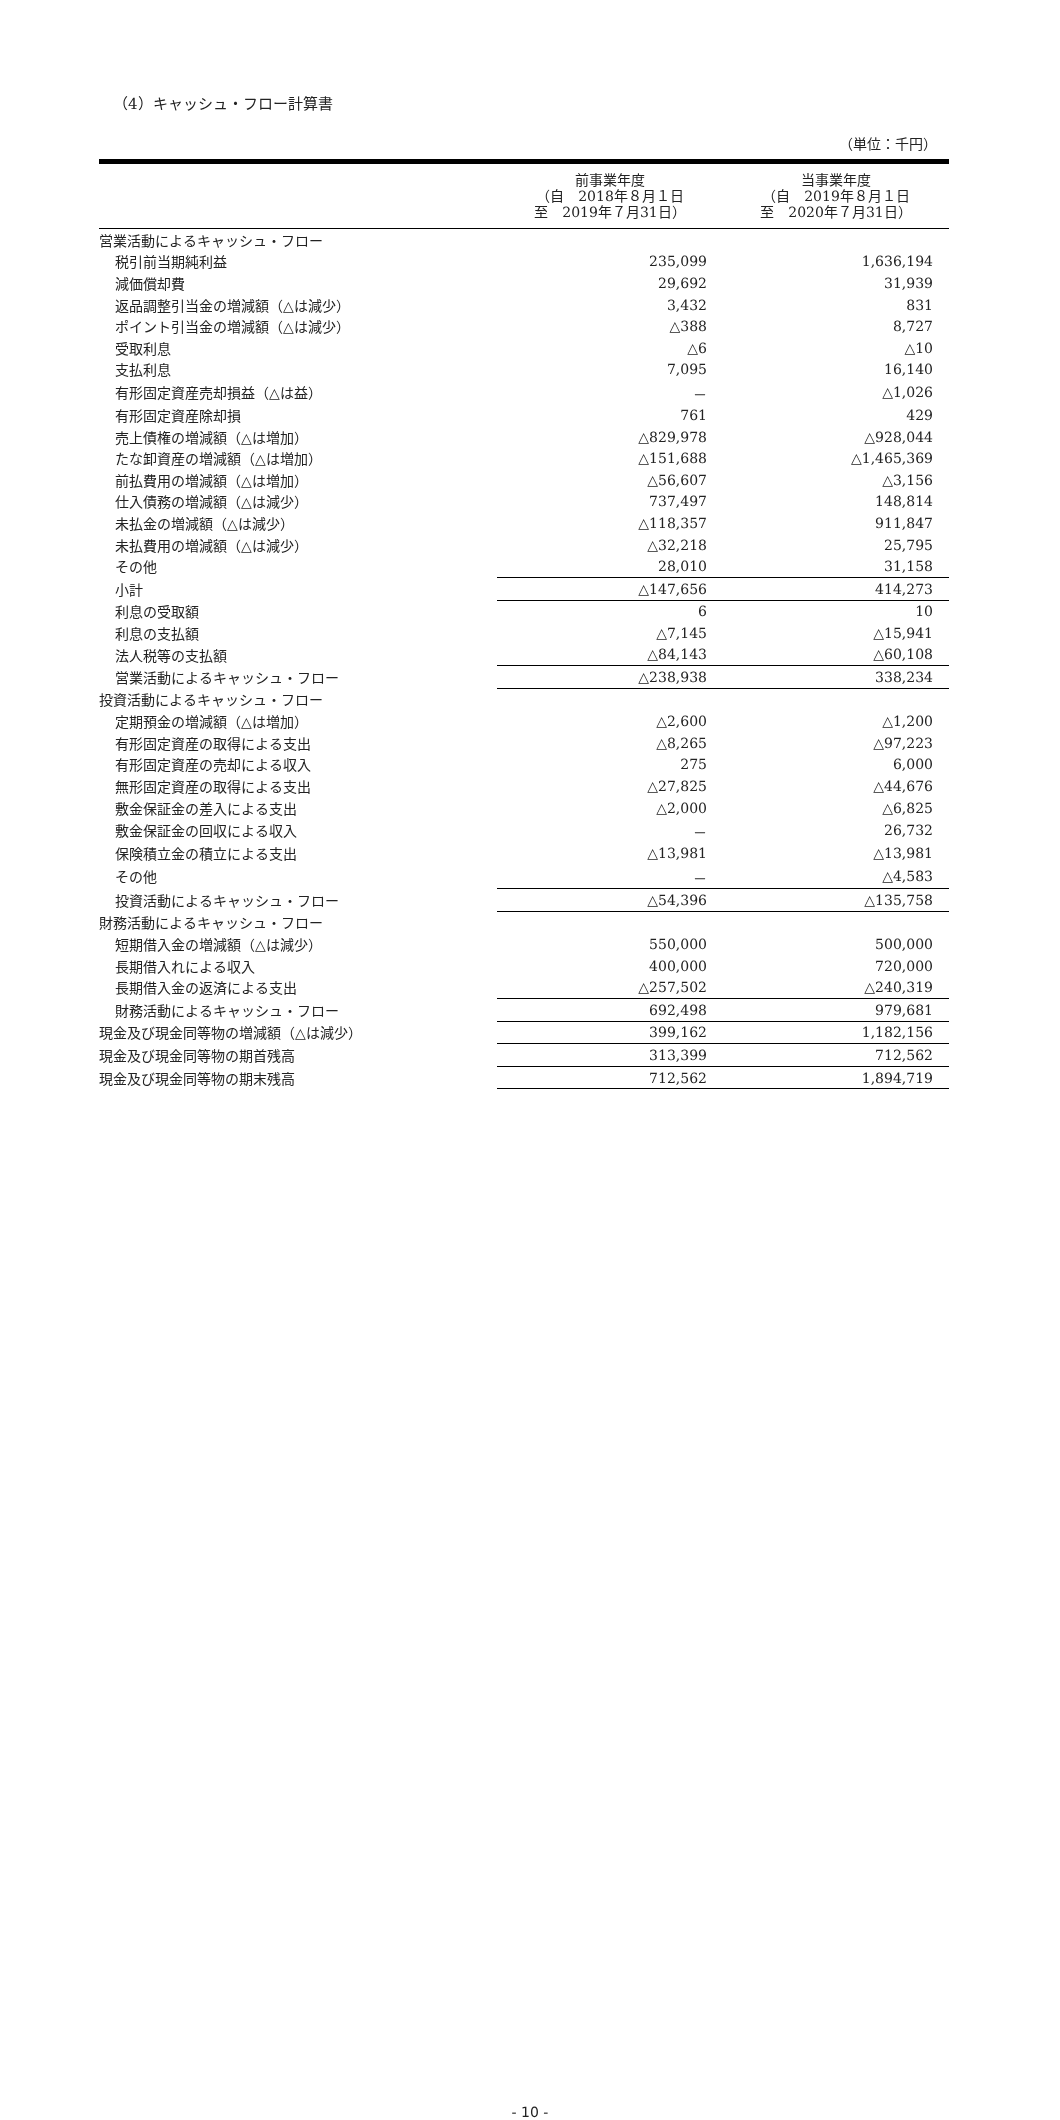（4）キャッシュ・フロー計算書
（単位：千円）
| | 前事業年度 （自 2018年８月１日 至 2019年７月31日） | 当事業年度 （自 2019年８月１日 至 2020年７月31日） |
| --- | --- | --- |
| 営業活動によるキャッシュ・フロー | | |
| 税引前当期純利益 | 235,099 | 1,636,194 |
| 減価償却費 | 29,692 | 31,939 |
| 返品調整引当金の増減額（△は減少） | 3,432 | 831 |
| ポイント引当金の増減額（△は減少） | △388 | 8,727 |
| 受取利息 | △6 | △10 |
| 支払利息 | 7,095 | 16,140 |
| 有形固定資産売却損益（△は益） | － | △1,026 |
| 有形固定資産除却損 | 761 | 429 |
| 売上債権の増減額（△は増加） | △829,978 | △928,044 |
| たな卸資産の増減額（△は増加） | △151,688 | △1,465,369 |
| 前払費用の増減額（△は増加） | △56,607 | △3,156 |
| 仕入債務の増減額（△は減少） | 737,497 | 148,814 |
| 未払金の増減額（△は減少） | △118,357 | 911,847 |
| 未払費用の増減額（△は減少） | △32,218 | 25,795 |
| その他 | 28,010 | 31,158 |
| 小計 | △147,656 | 414,273 |
| 利息の受取額 | 6 | 10 |
| 利息の支払額 | △7,145 | △15,941 |
| 法人税等の支払額 | △84,143 | △60,108 |
| 営業活動によるキャッシュ・フロー | △238,938 | 338,234 |
| 投資活動によるキャッシュ・フロー | | |
| 定期預金の増減額（△は増加） | △2,600 | △1,200 |
| 有形固定資産の取得による支出 | △8,265 | △97,223 |
| 有形固定資産の売却による収入 | 275 | 6,000 |
| 無形固定資産の取得による支出 | △27,825 | △44,676 |
| 敷金保証金の差入による支出 | △2,000 | △6,825 |
| 敷金保証金の回収による収入 | － | 26,732 |
| 保険積立金の積立による支出 | △13,981 | △13,981 |
| その他 | － | △4,583 |
| 投資活動によるキャッシュ・フロー | △54,396 | △135,758 |
| 財務活動によるキャッシュ・フロー | | |
| 短期借入金の増減額（△は減少） | 550,000 | 500,000 |
| 長期借入れによる収入 | 400,000 | 720,000 |
| 長期借入金の返済による支出 | △257,502 | △240,319 |
| 財務活動によるキャッシュ・フロー | 692,498 | 979,681 |
| 現金及び現金同等物の増減額（△は減少） | 399,162 | 1,182,156 |
| 現金及び現金同等物の期首残高 | 313,399 | 712,562 |
| 現金及び現金同等物の期末残高 | 712,562 | 1,894,719 |
- 10 -